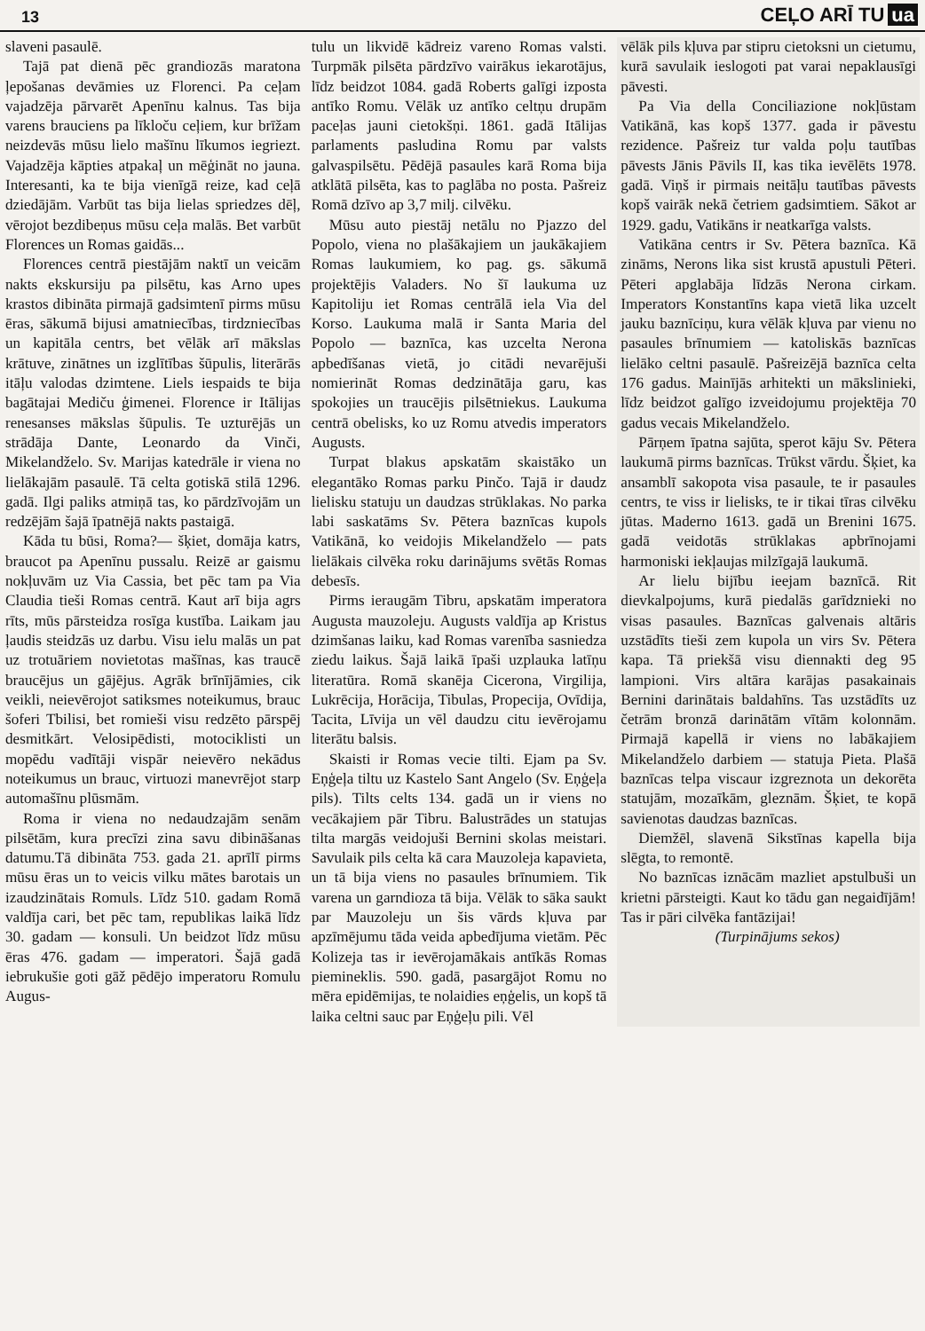13
CEĻO ARĪ TU ua
slaveni pasaulē.
Tajā pat dienā pēc grandiozās maratona ļepošanas devāmies uz Florenci. Pa ceļam vajadzēja pārvarēt Apenīnu kalnus. Tas bija varens brauciens pa līkloču ceļiem, kur brīžam neizdevās mūsu lielo mašīnu līkumos iegriezt. Vajadzēja kāpties atpakaļ un mēģināt no jauna. Interesanti, ka te bija vienīgā reize, kad ceļā dziedājām. Varbūt tas bija lielas spriedzes dēļ, vērojot bezdibeņus mūsu ceļa malās. Bet varbūt Florences un Romas gaidās...
Florences centrā piestājām naktī un veicām nakts ekskursiju pa pilsētu, kas Arno upes krastos dibināta pirmajā gadsimtenī pirms mūsu ēras, sākumā bijusi amatniecības, tirdzniecības un kapitāla centrs, bet vēlāk arī mākslas krātuve, zinātnes un izglītības šūpulis, literārās itāļu valodas dzimtene. Liels iespaids te bija bagātajai Mediču ģimenei. Florence ir Itālijas renesanses mākslas šūpulis. Te uzturējās un strādāja Dante, Leonardo da Vinči, Mikelandželo. Sv. Marijas katedrāle ir viena no lielākajām pasaulē. Tā celta gotiskā stilā 1296. gadā. Ilgi paliks atmiņā tas, ko pārdzīvojām un redzējām šajā īpatnējā nakts pastaigā.
Kāda tu būsi, Roma?— šķiet, domāja katrs, braucot pa Apenīnu pussalu. Reizē ar gaismu nokļuvām uz Via Cassia, bet pēc tam pa Via Claudia tieši Romas centrā. Kaut arī bija agrs rīts, mūs pārsteidza rosīga kustība. Laikam jau ļaudis steidzās uz darbu. Visu ielu malās un pat uz trotuāriem novietotas mašīnas, kas traucē braucējus un gājējus. Agrāk brīnījāmies, cik veikli, neievērojot satiksmes noteikumus, brauc šoferi Tbilisi, bet romieši visu redzēto pārspēj desmitkārt. Velosipēdisti, motociklisti un mopēdu vadītāji vispār neievēro nekādus noteikumus un brauc, virtuozi manevrējot starp automašīnu plūsmām.
Roma ir viena no nedaudzajām senām pilsētām, kura precīzi zina savu dibināšanas datumu.Tā dibināta 753. gada 21. aprīlī pirms mūsu ēras un to veicis vilku mātes barotais un izaudzinātais Romuls. Līdz 510. gadam Romā valdīja cari, bet pēc tam, republikas laikā līdz 30. gadam — konsuli. Un beidzot līdz mūsu ēras 476. gadam — imperatori. Šajā gadā iebrukušie goti gāž pēdējo imperatoru Romulu Augus-
tulu un likvidē kādreiz vareno Romas valsti. Turpmāk pilsēta pārdzīvo vairākus iekarotājus, līdz beidzot 1084. gadā Roberts galīgi izposta antīko Romu. Vēlāk uz antīko celtņu drupām paceļas jauni cietokšņi. 1861. gadā Itālijas parlaments pasludina Romu par valsts galvaspilsētu. Pēdējā pasaules karā Roma bija atklātā pilsēta, kas to paglāba no posta. Pašreiz Romā dzīvo ap 3,7 milj. cilvēku.
Mūsu auto piestāj netālu no Pjazzo del Popolo, viena no plašākajiem un jaukākajiem Romas laukumiem, ko pag. gs. sākumā projektējis Valaders. No šī laukuma uz Kapitoliju iet Romas centrālā iela Via del Korso. Laukuma malā ir Santa Maria del Popolo — baznīca, kas uzcelta Nerona apbedīšanas vietā, jo citādi nevarējuši nomierināt Romas dedzinātāja garu, kas spokojies un traucējis pilsētniekus. Laukuma centrā obelisks, ko uz Romu atvedis imperators Augusts.
Turpat blakus apskatām skaistāko un elegantāko Romas parku Pinčo. Tajā ir daudz lielisku statuju un daudzas strūklakas. No parka labi saskatāms Sv. Pētera baznīcas kupols Vatikānā, ko veidojis Mikelandželo — pats lielākais cilvēka roku darinājums svētās Romas debesīs.
Pirms ieraugām Tibru, apskatām imperatora Augusta mauzoleju. Augusts valdīja ap Kristus dzimšanas laiku, kad Romas varenība sasniedza ziedu laikus. Šajā laikā īpaši uzplauka latīņu literatūra. Romā skanēja Cicerona, Virgilija, Lukrēcija, Horācija, Tibulas, Propecija, Ovīdija, Tacita, Līvija un vēl daudzu citu ievērojamu literātu balsis.
Skaisti ir Romas vecie tilti. Ejam pa Sv. Eņģeļa tiltu uz Kastelo Sant Angelo (Sv. Eņģeļa pils). Tilts celts 134. gadā un ir viens no vecākajiem pār Tibru. Balustrādes un statujas tilta margās veidojuši Bernini skolas meistari. Savulaik pils celta kā cara Mauzoleja kapavieta, un tā bija viens no pasaules brīnumiem. Tik varena un garndioza tā bija. Vēlāk to sāka saukt par Mauzoleju un šis vārds kļuva par apzīmējumu tāda veida apbedījuma vietām. Pēc Kolizeja tas ir ievērojamākais antīkās Romas piemineklis. 590. gadā, pasargājot Romu no mēra epidēmijas, te nolaidies eņģelis, un kopš tā laika celtni sauc par Eņģeļu pili. Vēl
vēlāk pils kļuva par stipru cietoksni un cietumu, kurā savulaik ieslogoti pat varai nepaklausīgi pāvesti.
Pa Via della Conciliazione nokļūstam Vatikānā, kas kopš 1377. gada ir pāvestu rezidence. Pašreiz tur valda poļu tautības pāvests Jānis Pāvils II, kas tika ievēlēts 1978. gadā. Viņš ir pirmais neitāļu tautības pāvests kopš vairāk nekā četriem gadsimtiem. Sākot ar 1929. gadu, Vatikāns ir neatkarīga valsts.
Vatikāna centrs ir Sv. Pētera baznīca. Kā zināms, Nerons lika sist krustā apustuli Pēteri. Pēteri apglabāja līdzās Nerona cirkam. Imperators Konstantīns kapa vietā lika uzcelt jauku baznīciņu, kura vēlāk kļuva par vienu no pasaules brīnumiem — katoliskās baznīcas lielāko celtni pasaulē. Pašreizējā baznīca celta 176 gadus. Mainījās arhitekti un mākslinieki, līdz beidzot galīgo izveidojumu projektēja 70 gadus vecais Mikelandželo.
Pārņem īpatna sajūta, sperot kāju Sv. Pētera laukumā pirms baznīcas. Trūkst vārdu. Šķiet, ka ansamblī sakopota visa pasaule, te ir pasaules centrs, te viss ir lielisks, te ir tikai tīras cilvēku jūtas. Maderno 1613. gadā un Brenini 1675. gadā veidotās strūklakas apbrīnojami harmoniski iekļaujas milzīgajā laukumā.
Ar lielu bijību ieejam baznīcā. Rit dievkalpojums, kurā piedalās garīdznieki no visas pasaules. Baznīcas galvenais altāris uzstādīts tieši zem kupola un virs Sv. Pētera kapa. Tā priekšā visu diennakti deg 95 lampioni. Virs altāra karājas pasakainais Bernini darinātais baldahīns. Tas uzstādīts uz četrām bronzā darinātām vītām kolonnām. Pirmajā kapellā ir viens no labākajiem Mikelandželo darbiem — statuja Pieta. Plašā baznīcas telpa viscaur izgreznota un dekorēta statujām, mozaīkām, gleznām. Šķiet, te kopā savienotas daudzas baznīcas.
Diemžēl, slavenā Sikstīnas kapella bija slēgta, to remontē.
No baznīcas iznācām mazliet apstulbuši un krietni pārsteigti. Kaut ko tādu gan negaidījām! Tas ir pāri cilvēka fantāzijai!
(Turpinājums sekos)